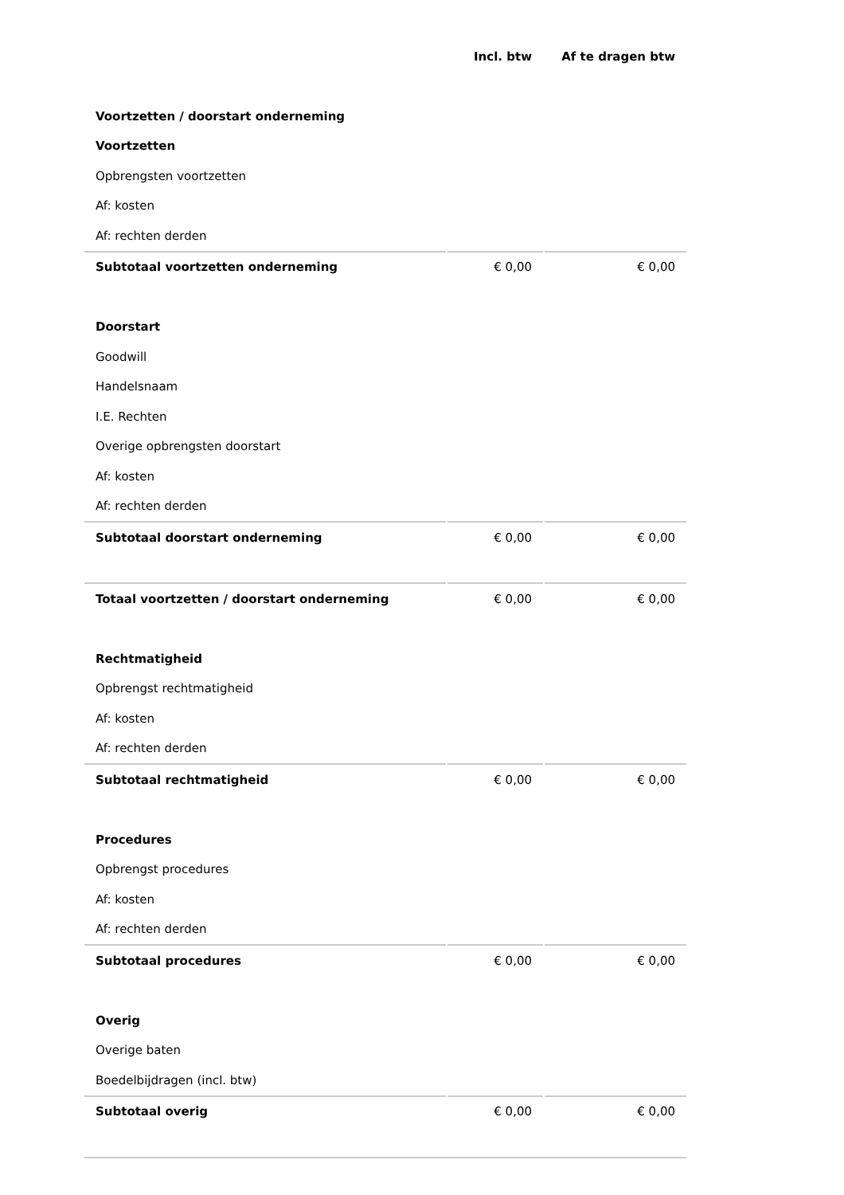| | Incl. btw | Af te dragen btw |
| Voortzetten / doorstart onderneming | | |
| Voortzetten | | |
| Opbrengsten voortzetten | | |
| Af: kosten | | |
| Af: rechten derden | | |
| Subtotaal voortzetten onderneming | € 0,00 | € 0,00 |
| Doorstart | | |
| Goodwill | | |
| Handelsnaam | | |
| I.E. Rechten | | |
| Overige opbrengsten doorstart | | |
| Af: kosten | | |
| Af: rechten derden | | |
| Subtotaal doorstart onderneming | € 0,00 | € 0,00 |
| Totaal voortzetten / doorstart onderneming | € 0,00 | € 0,00 |
| Rechtmatigheid | | |
| Opbrengst rechtmatigheid | | |
| Af: kosten | | |
| Af: rechten derden | | |
| Subtotaal rechtmatigheid | € 0,00 | € 0,00 |
| Procedures | | |
| Opbrengst procedures | | |
| Af: kosten | | |
| Af: rechten derden | | |
| Subtotaal procedures | € 0,00 | € 0,00 |
| Overig | | |
| Overige baten | | |
| Boedelbijdragen (incl. btw) | | |
| Subtotaal overig | € 0,00 | € 0,00 |